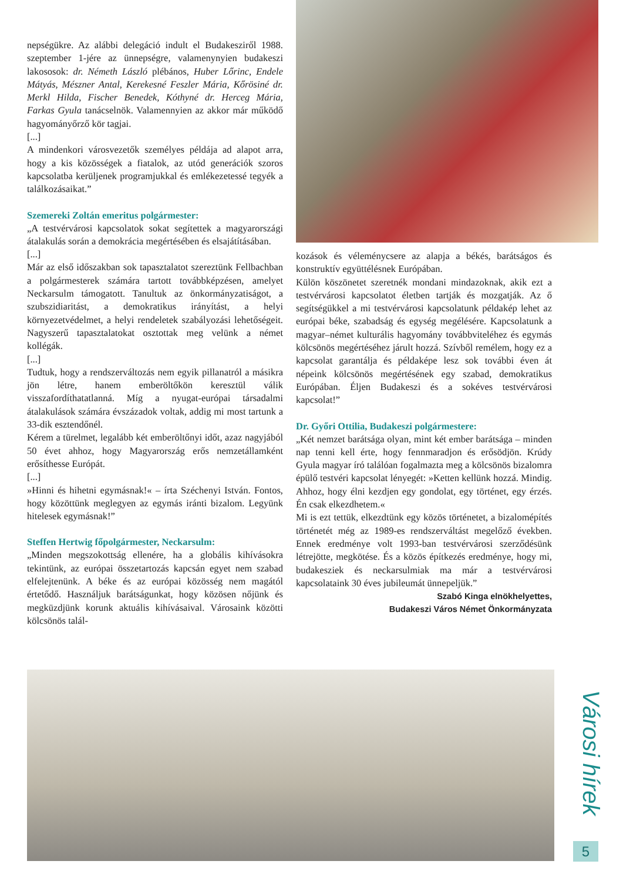nepségükre. Az alábbi delegáció indult el Budakesziről 1988. szeptember 1-jére az ünnepségre, valamenynyien budakeszi lakososok: dr. Németh László plébános, Huber Lőrinc, Endele Mátyás, Mészner Antal, Kerekesné Feszler Mária, Kőrösiné dr. Merkl Hilda, Fischer Benedek, Kóthyné dr. Herceg Mária, Farkas Gyula tanácselnök. Valamennyien az akkor már működő hagyományőrző kör tagjai.
[...]
A mindenkori városvezetők személyes példája ad alapot arra, hogy a kis közösségek a fiatalok, az utód generációk szoros kapcsolatba kerüljenek programjukkal és emlékezetessé tegyék a találkozásaikat.”
Szemereki Zoltán emeritus polgármester:
„A testvérvárosi kapcsolatok sokat segítettek a magyarországi átalakulás során a demokrácia megértésében és elsajátításában.
[...]
Már az első időszakban sok tapasztalatot szereztünk Fellbachban a polgármesterek számára tartott továbbképzésen, amelyet Neckarsulm támogatott. Tanultuk az önkormányzatiságot, a szubszidiaritást, a demokratikus irányítást, a helyi környezetvédelmet, a helyi rendeletek szabályozási lehetőségeit. Nagyszerű tapasztalatokat osztottak meg velünk a német kollégák.
[...]
Tudtuk, hogy a rendszerváltozás nem egyik pillanatról a másikra jön létre, hanem emberöltőkön keresztül válik visszafordíthatatlanná. Míg a nyugat-európai társadalmi átalakulások számára évszázadok voltak, addig mi most tartunk a 33-dik esztendőnél.
Kérem a türelmet, legalább két emberöltőnyi időt, azaz nagyjából 50 évet ahhoz, hogy Magyarország erős nemzetállamként erősíthesse Európát.
[...]
»Hinni és hihetni egymásnak!« – írta Széchenyi István. Fontos, hogy közöttünk meglegyen az egymás iránti bizalom. Legyünk hitelesek egymásnak!”
Steffen Hertwig főpolgármester, Neckarsulm:
„Minden megszokottság ellenére, ha a globális kihívásokra tekintünk, az európai összetartozás kapcsán egyet nem szabad elfelejtenünk. A béke és az európai közösség nem magától értetődő. Használjuk barátságunkat, hogy közösen nőjünk és megküzdjünk korunk aktuális kihívásaival. Városaink közötti kölcsönös talál-
kozások és véleménycsere az alapja a békés, barátságos és konstruktív együttélésnek Európában.
Külön köszönetet szeretnék mondani mindazoknak, akik ezt a testvérvárosi kapcsolatot életben tartják és mozgatják. Az ő segítségükkel a mi testvérvárosi kapcsolatunk példakép lehet az európai béke, szabadság és egység megélésére. Kapcsolatunk a magyar–német kulturális hagyomány továbbviteléhez és egymás kölcsönös megértéséhez járult hozzá. Szívből remélem, hogy ez a kapcsolat garantálja és példaképe lesz sok további éven át népeink kölcsönös megértésének egy szabad, demokratikus Európában. Éljen Budakeszi és a sokéves testvérvárosi kapcsolat!”
Dr. Győri Ottilia, Budakeszi polgármestere:
„Két nemzet barátsága olyan, mint két ember barátsága – minden nap tenni kell érte, hogy fennmaradjon és erősödjön. Krúdy Gyula magyar író találóan fogalmazta meg a kölcsönös bizalomra épülő testvéri kapcsolat lényegét: »Ketten kellünk hozzá. Mindig. Ahhoz, hogy élni kezdjen egy gondolat, egy történet, egy érzés. Én csak elkezdhetem.«
Mi is ezt tettük, elkezdtünk egy közös történetet, a bizalomépítés történetét még az 1989-es rendszerváltást megelőző években. Ennek eredménye volt 1993-ban testvérvárosi szerződésünk létrejötte, megkötése. És a közös építkezés eredménye, hogy mi, budakesziek és neckarsulmiak ma már a testvérvárosi kapcsolataink 30 éves jubileumát ünnepeljük.”
Szabó Kinga elnökhelyettes,
Budakeszi Város Német Önkormányzata
Városi hírek
5